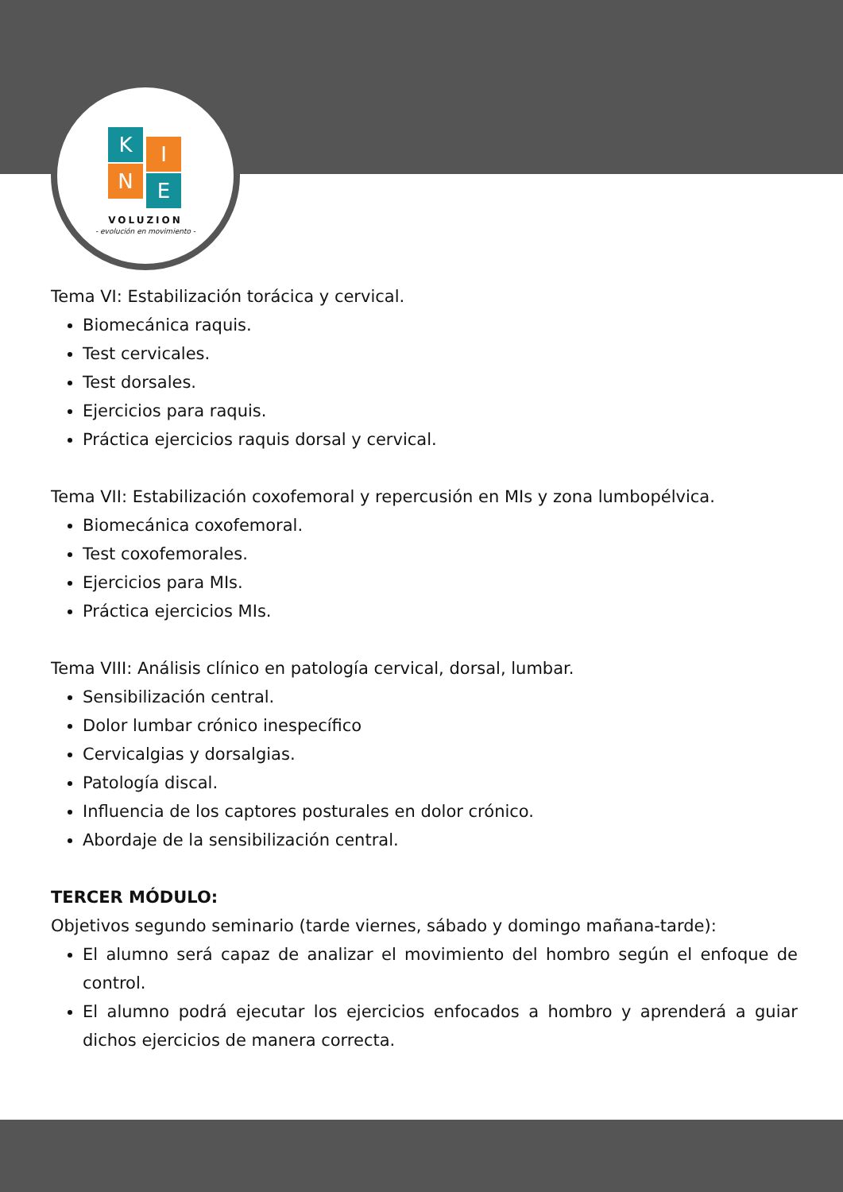K I
N E
VOLUZION
- evolución en movimiento -
Tema VI: Estabilización torácica y cervical.
Biomecánica raquis.
Test cervicales.
Test dorsales.
Ejercicios para raquis.
Práctica ejercicios raquis dorsal y cervical.
Tema VII: Estabilización coxofemoral y repercusión en MIs y zona lumbopélvica.
Biomecánica coxofemoral.
Test coxofemorales.
Ejercicios para MIs.
Práctica ejercicios MIs.
Tema VIII: Análisis clínico en patología cervical, dorsal, lumbar.
Sensibilización central.
Dolor lumbar crónico inespecífico
Cervicalgias y dorsalgias.
Patología discal.
Influencia de los captores posturales en dolor crónico.
Abordaje de la sensibilización central.
TERCER MÓDULO:
Objetivos segundo seminario (tarde viernes, sábado y domingo mañana-tarde):
El alumno será capaz de analizar el movimiento del hombro según el enfoque de control.
El alumno podrá ejecutar los ejercicios enfocados a hombro y aprenderá a guiar dichos ejercicios de manera correcta.